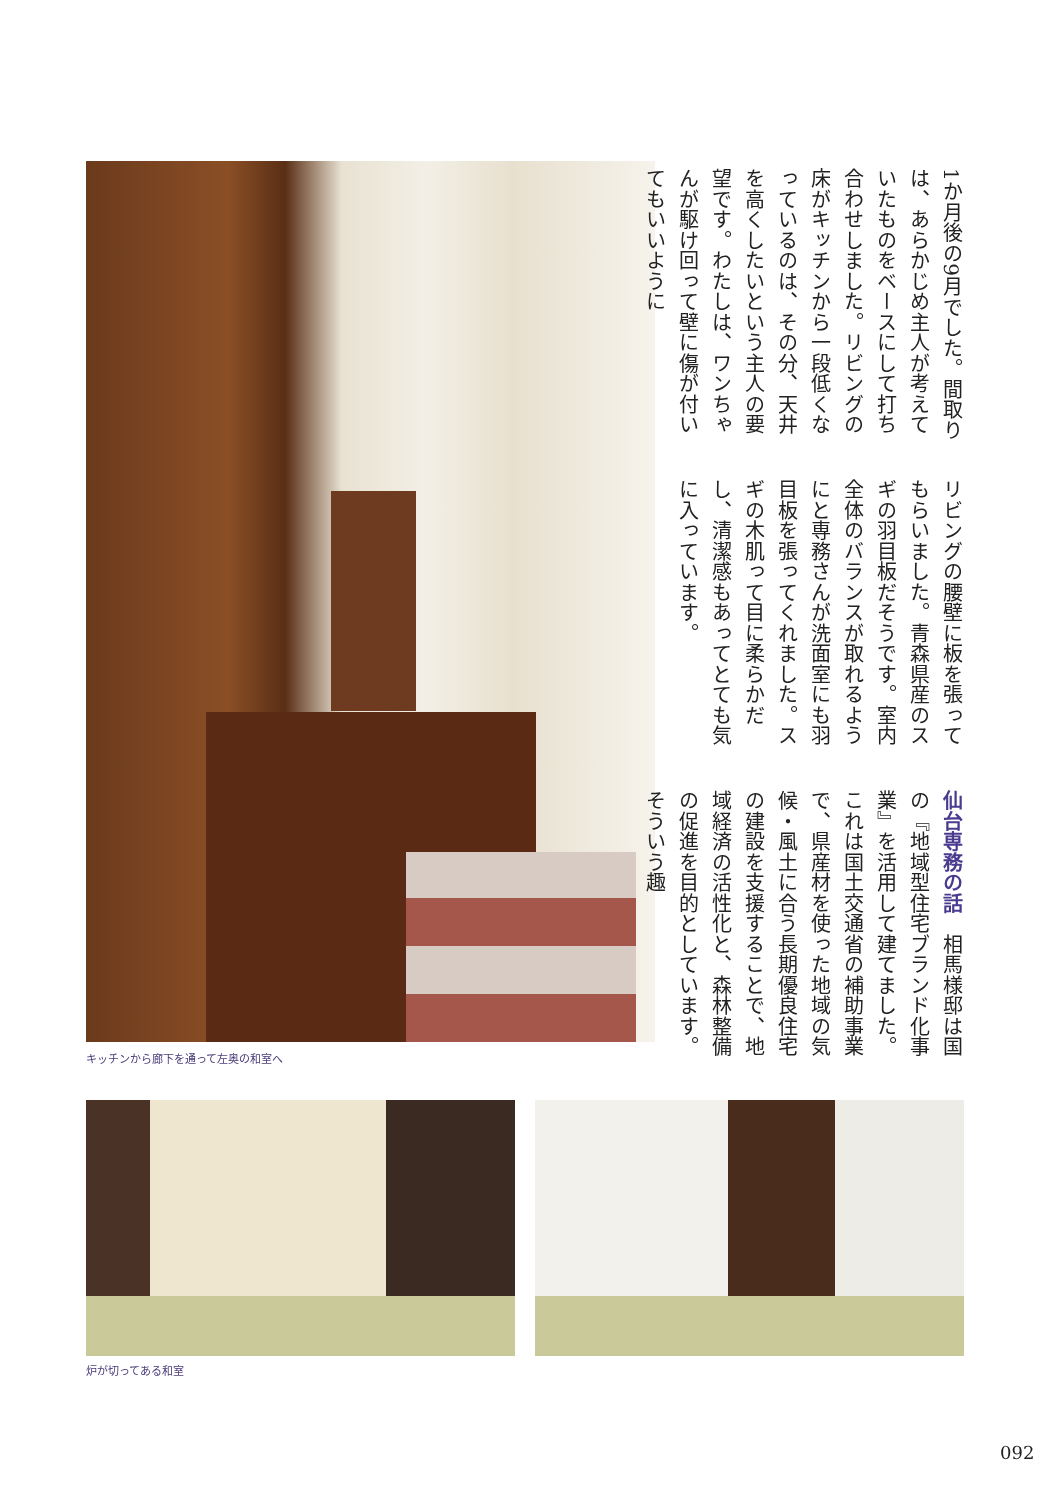1か月後の9月でした。間取りは、あらかじめ主人が考えていたものをベースにして打ち合わせしました。リビングの床がキッチンから一段低くなっているのは、その分、天井を高くしたいという主人の要望です。わたしは、ワンちゃんが駆け回って壁に傷が付いてもいいように
リビングの腰壁に板を張ってもらいました。青森県産のスギの羽目板だそうです。室内全体のバランスが取れるようにと専務さんが洗面室にも羽目板を張ってくれました。スギの木肌って目に柔らかだし、清潔感もあってとても気に入っています。
仙台専務の話　相馬様邸は国の『地域型住宅ブランド化事業』を活用して建てました。これは国土交通省の補助事業で、県産材を使った地域の気候・風土に合う長期優良住宅の建設を支援することで、地域経済の活性化と、森林整備の促進を目的としています。そういう趣
キッチンから廊下を通って左奥の和室へ
炉が切ってある和室
092